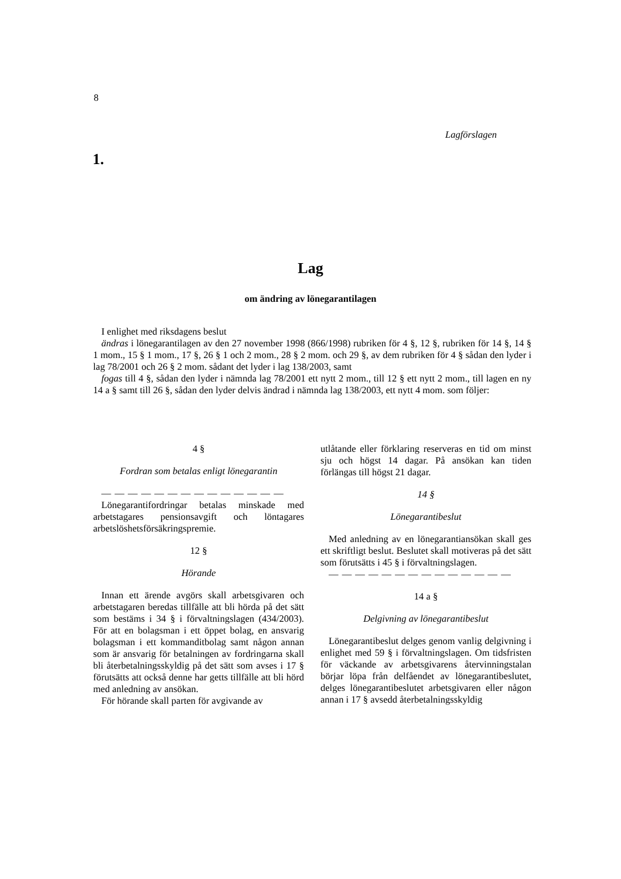8
Lagförslagen
1.
Lag
om ändring av lönegarantilagen
I enlighet med riksdagens beslut
ändras i lönegarantilagen av den 27 november 1998 (866/1998) rubriken för 4 §, 12 §, rubriken för 14 §, 14 § 1 mom., 15 § 1 mom., 17 §, 26 § 1 och 2 mom., 28 § 2 mom. och 29 §, av dem rubriken för 4 § sådan den lyder i lag 78/2001 och 26 § 2 mom. sådant det lyder i lag 138/2003, samt
fogas till 4 §, sådan den lyder i nämnda lag 78/2001 ett nytt 2 mom., till 12 § ett nytt 2 mom., till lagen en ny 14 a § samt till 26 §, sådan den lyder delvis ändrad i nämnda lag 138/2003, ett nytt 4 mom. som följer:
4 §
Fordran som betalas enligt lönegarantin
— — — — — — — — — — — — — —
Lönegarantifordringar betalas minskade med arbetstagares pensionsavgift och löntagares arbetslöshetsförsäkringspremie.
12 §
Hörande
Innan ett ärende avgörs skall arbetsgivaren och arbetstagaren beredas tillfälle att bli hörda på det sätt som bestäms i 34 § i förvaltningslagen (434/2003). För att en bolagsman i ett öppet bolag, en ansvarig bolagsman i ett kommanditbolag samt någon annan som är ansvarig för betalningen av fordringarna skall bli återbetalningsskyldig på det sätt som avses i 17 § förutsätts att också denne har getts tillfälle att bli hörd med anledning av ansökan.
För hörande skall parten för avgivande av
utlåtande eller förklaring reserveras en tid om minst sju och högst 14 dagar. På ansökan kan tiden förlängas till högst 21 dagar.
14 §
Lönegarantibeslut
Med anledning av en lönegarantiansökan skall ges ett skriftligt beslut. Beslutet skall motiveras på det sätt som förutsätts i 45 § i förvaltningslagen.
— — — — — — — — — — — — — —
14 a §
Delgivning av lönegarantibeslut
Lönegarantibeslut delges genom vanlig delgivning i enlighet med 59 § i förvaltningslagen. Om tidsfristen för väckande av arbetsgivarens återvinningstalan börjar löpa från delfåendet av lönegarantibeslutet, delges lönegarantibeslutet arbetsgivaren eller någon annan i 17 § avsedd återbetalningsskyldig